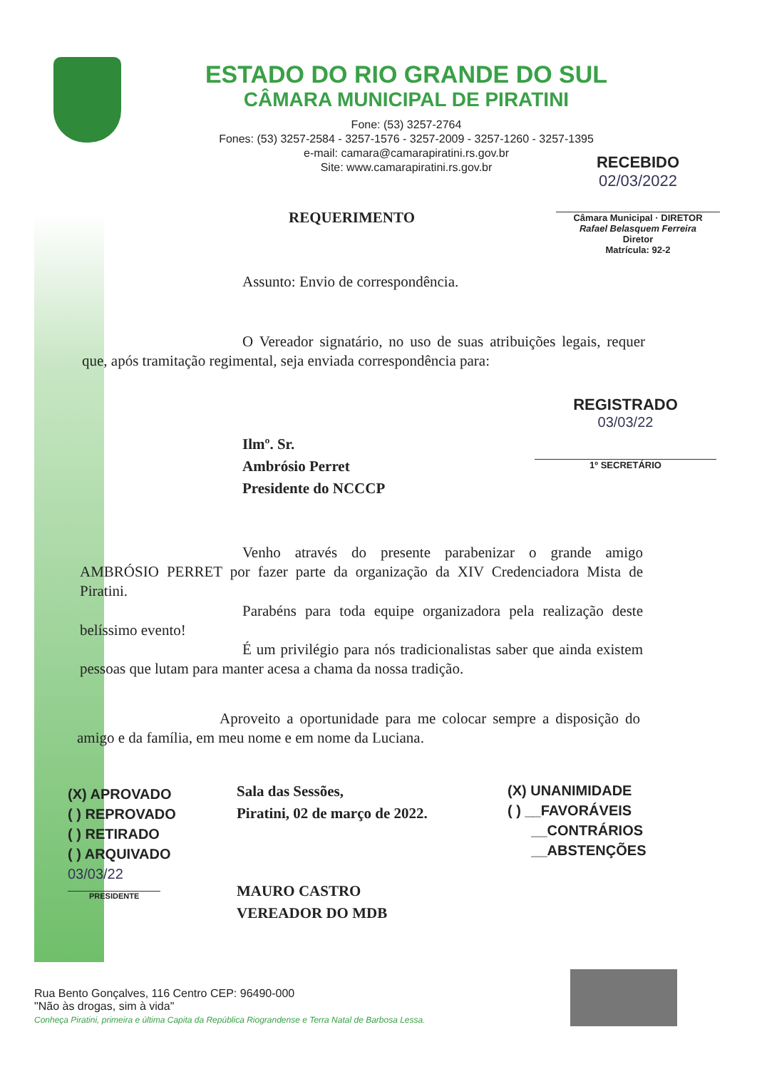ESTADO DO RIO GRANDE DO SUL
CÂMARA MUNICIPAL DE PIRATINI
Fone: (53) 3257-2764
Fones: (53) 3257-2584 - 3257-1576 - 3257-2009 - 3257-1260 - 3257-1395
e-mail: camara@camarapiratini.rs.gov.br
Site: www.camarapiratini.rs.gov.br
RECEBIDO
02/03/2022
Câmara Municipal · DIRETOR
Rafael Belasquem Ferreira
Diretor
Matrícula: 92-2
REQUERIMENTO
Assunto: Envio de correspondência.
O Vereador signatário, no uso de suas atribuições legais, requer que, após tramitação regimental, seja enviada correspondência para:
REGISTRADO
03/03/22
1º SECRETÁRIO
Ilmº. Sr.
Ambrósio Perret
Presidente do NCCCP
Venho através do presente parabenizar o grande amigo AMBRÓSIO PERRET por fazer parte da organização da XIV Credenciadora Mista de Piratini.
Parabéns para toda equipe organizadora pela realização deste belíssimo evento!
É um privilégio para nós tradicionalistas saber que ainda existem pessoas que lutam para manter acesa a chama da nossa tradição.
Aproveito a oportunidade para me colocar sempre a disposição do amigo e da família, em meu nome e em nome da Luciana.
(X) APROVADO
( ) REPROVADO
( ) RETIRADO
( ) ARQUIVADO
03/03/22
PRESIDENTE
Sala das Sessões,
Piratini, 02 de março de 2022.
MAURO CASTRO
VEREADOR DO MDB
(X) UNANIMIDADE
( ) __FAVORÁVEIS
__CONTRÁRIOS
__ABSTENÇÕES
Rua Bento Gonçalves, 116 Centro CEP: 96490-000
"Não às drogas, sim à vida"
Conheça Piratini, primeira e última Capita da República Riograndense e Terra Natal de Barbosa Lessa.